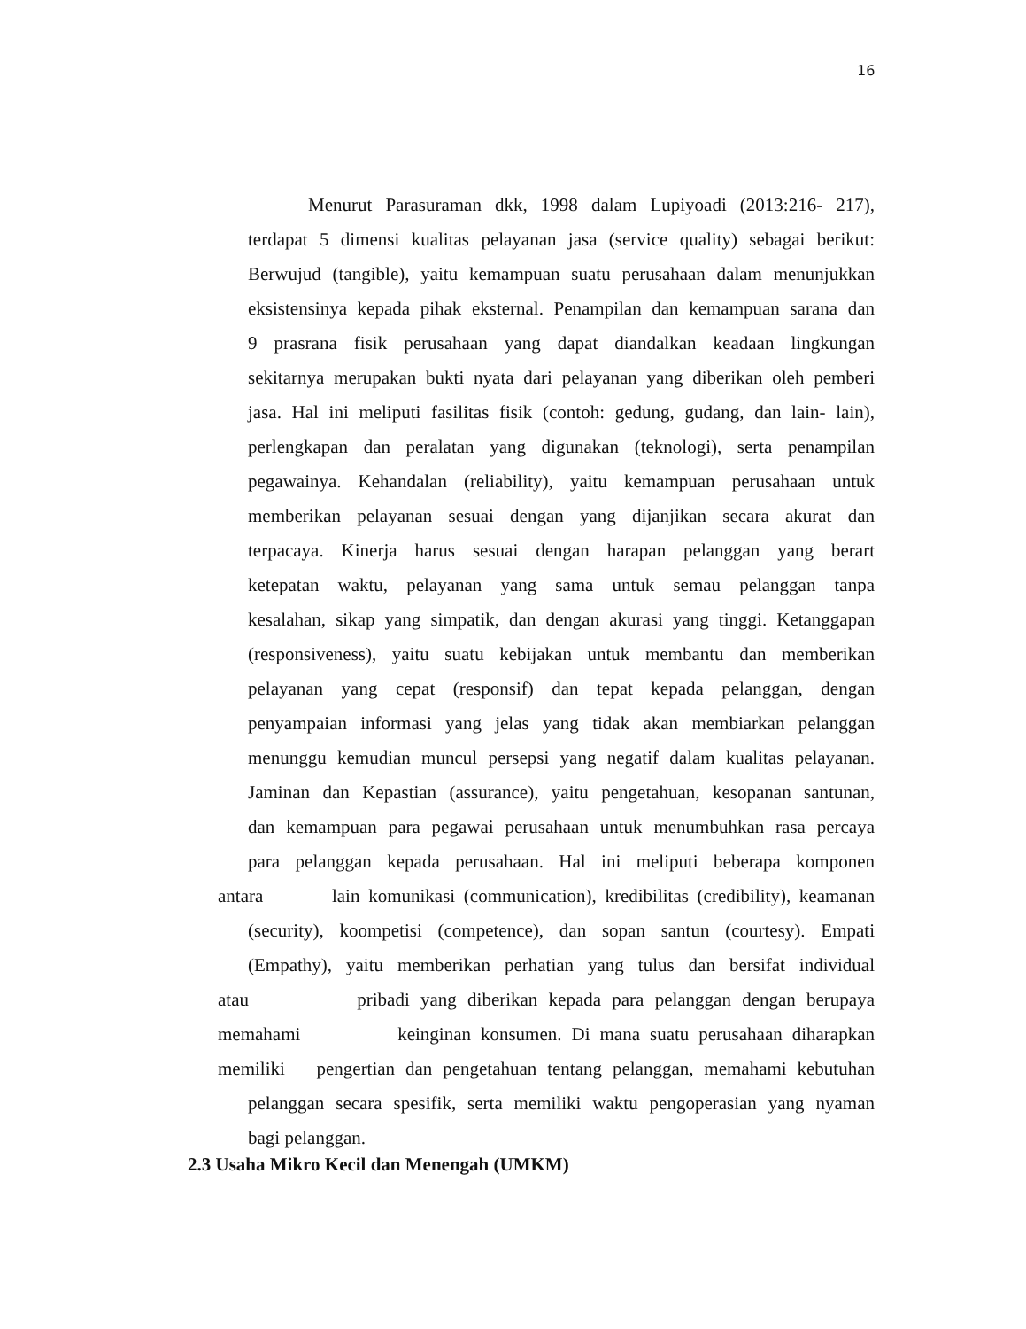16
Menurut Parasuraman dkk, 1998 dalam Lupiyoadi (2013:216- 217),
terdapat 5 dimensi kualitas pelayanan jasa (service quality) sebagai berikut:
Berwujud (tangible), yaitu kemampuan suatu perusahaan dalam menunjukkan
eksistensinya kepada pihak eksternal. Penampilan dan kemampuan sarana dan
9 prasrana fisik perusahaan yang dapat diandalkan keadaan lingkungan
sekitarnya merupakan bukti nyata dari pelayanan yang diberikan oleh pemberi
jasa. Hal ini meliputi fasilitas fisik (contoh: gedung, gudang, dan lain- lain),
perlengkapan dan peralatan yang digunakan (teknologi), serta penampilan
pegawainya. Kehandalan (reliability), yaitu kemampuan perusahaan untuk
memberikan pelayanan sesuai dengan yang dijanjikan secara akurat dan
terpacaya. Kinerja harus sesuai dengan harapan pelanggan yang berart
ketepatan waktu, pelayanan yang sama untuk semau pelanggan tanpa
kesalahan, sikap yang simpatik, dan dengan akurasi yang tinggi. Ketanggapan
(responsiveness), yaitu suatu kebijakan untuk membantu dan memberikan
pelayanan yang cepat (responsif) dan tepat kepada pelanggan, dengan
penyampaian informasi yang jelas yang tidak akan membiarkan pelanggan
menunggu kemudian muncul persepsi yang negatif dalam kualitas pelayanan.
Jaminan dan Kepastian (assurance), yaitu pengetahuan, kesopanan santunan,
dan kemampuan para pegawai perusahaan untuk menumbuhkan rasa percaya
para pelanggan kepada perusahaan. Hal ini meliputi beberapa komponen
antara lain komunikasi (communication), kredibilitas (credibility), keamanan
(security), koompetisi (competence), dan sopan santun (courtesy). Empati
(Empathy), yaitu memberikan perhatian yang tulus dan bersifat individual
atau pribadi yang diberikan kepada para pelanggan dengan berupaya
memahami keinginan konsumen. Di mana suatu perusahaan diharapkan
memiliki pengertian dan pengetahuan tentang pelanggan, memahami kebutuhan
pelanggan secara spesifik, serta memiliki waktu pengoperasian yang nyaman
bagi pelanggan.
2.3 Usaha Mikro Kecil dan Menengah (UMKM)